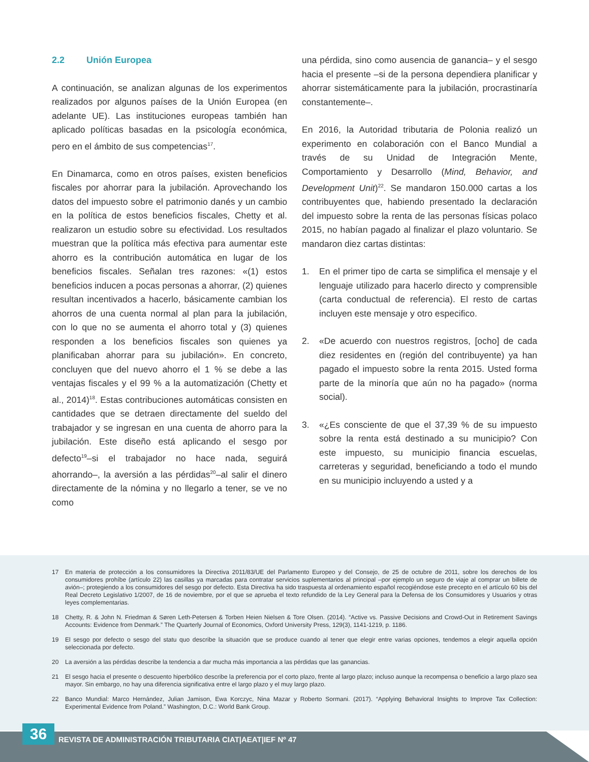2.2 Unión Europea
A continuación, se analizan algunas de los experimentos realizados por algunos países de la Unión Europea (en adelante UE). Las instituciones europeas también han aplicado políticas basadas en la psicología económica, pero en el ámbito de sus competencias<sup>17</sup>.
En Dinamarca, como en otros países, existen beneficios fiscales por ahorrar para la jubilación. Aprovechando los datos del impuesto sobre el patrimonio danés y un cambio en la política de estos beneficios fiscales, Chetty et al. realizaron un estudio sobre su efectividad. Los resultados muestran que la política más efectiva para aumentar este ahorro es la contribución automática en lugar de los beneficios fiscales. Señalan tres razones: «(1) estos beneficios inducen a pocas personas a ahorrar, (2) quienes resultan incentivados a hacerlo, básicamente cambian los ahorros de una cuenta normal al plan para la jubilación, con lo que no se aumenta el ahorro total y (3) quienes responden a los beneficios fiscales son quienes ya planificaban ahorrar para su jubilación». En concreto, concluyen que del nuevo ahorro el 1 % se debe a las ventajas fiscales y el 99 % a la automatización (Chetty et al., 2014)<sup>18</sup>. Estas contribuciones automáticas consisten en cantidades que se detraen directamente del sueldo del trabajador y se ingresan en una cuenta de ahorro para la jubilación. Este diseño está aplicando el sesgo por defecto<sup>19</sup>–si el trabajador no hace nada, seguirá ahorrando–, la aversión a las pérdidas<sup>20</sup>–al salir el dinero directamente de la nómina y no llegarlo a tener, se ve no como
una pérdida, sino como ausencia de ganancia– y el sesgo hacia el presente –si de la persona dependiera planificar y ahorrar sistemáticamente para la jubilación, procrastinaría constantemente–.
En 2016, la Autoridad tributaria de Polonia realizó un experimento en colaboración con el Banco Mundial a través de su Unidad de Integración Mente, Comportamiento y Desarrollo (Mind, Behavior, and Development Unit)<sup>22</sup>. Se mandaron 150.000 cartas a los contribuyentes que, habiendo presentado la declaración del impuesto sobre la renta de las personas físicas polaco 2015, no habían pagado al finalizar el plazo voluntario. Se mandaron diez cartas distintas:
1. En el primer tipo de carta se simplifica el mensaje y el lenguaje utilizado para hacerlo directo y comprensible (carta conductual de referencia). El resto de cartas incluyen este mensaje y otro especifico.
2. «De acuerdo con nuestros registros, [ocho] de cada diez residentes en (región del contribuyente) ya han pagado el impuesto sobre la renta 2015. Usted forma parte de la minoría que aún no ha pagado» (norma social).
3. «¿Es consciente de que el 37,39 % de su impuesto sobre la renta está destinado a su municipio? Con este impuesto, su municipio financia escuelas, carreteras y seguridad, beneficiando a todo el mundo en su municipio incluyendo a usted y a
17 En materia de protección a los consumidores la Directiva 2011/83/UE del Parlamento Europeo y del Consejo, de 25 de octubre de 2011, sobre los derechos de los consumidores prohíbe (artículo 22) las casillas ya marcadas para contratar servicios suplementarios al principal –por ejemplo un seguro de viaje al comprar un billete de avión–; protegiendo a los consumidores del sesgo por defecto. Esta Directiva ha sido traspuesta al ordenamiento español recogiéndose este precepto en el artículo 60 bis del Real Decreto Legislativo 1/2007, de 16 de noviembre, por el que se aprueba el texto refundido de la Ley General para la Defensa de los Consumidores y Usuarios y otras leyes complementarias.
18 Chetty, R. & John N. Friedman & Søren Leth-Petersen & Torben Heien Nielsen & Tore Olsen. (2014). “Active vs. Passive Decisions and Crowd-Out in Retirement Savings Accounts: Evidence from Denmark.” The Quarterly Journal of Economics, Oxford University Press, 129(3), 1141-1219, p. 1186.
19 El sesgo por defecto o sesgo del statu quo describe la situación que se produce cuando al tener que elegir entre varias opciones, tendemos a elegir aquella opción seleccionada por defecto.
20 La aversión a las pérdidas describe la tendencia a dar mucha más importancia a las pérdidas que las ganancias.
21 El sesgo hacia el presente o descuento hiperbólico describe la preferencia por el corto plazo, frente al largo plazo; incluso aunque la recompensa o beneficio a largo plazo sea mayor. Sin embargo, no hay una diferencia significativa entre el largo plazo y el muy largo plazo.
22 Banco Mundial: Marco Hernández, Julian Jamison, Ewa Korczyc, Nina Mazar y Roberto Sormani. (2017). “Applying Behavioral Insights to Improve Tax Collection: Experimental Evidence from Poland.” Washington, D.C.: World Bank Group.
36
REVISTA DE ADMINISTRACIÓN TRIBUTARIA CIAT|AEAT|IEF Nº 47